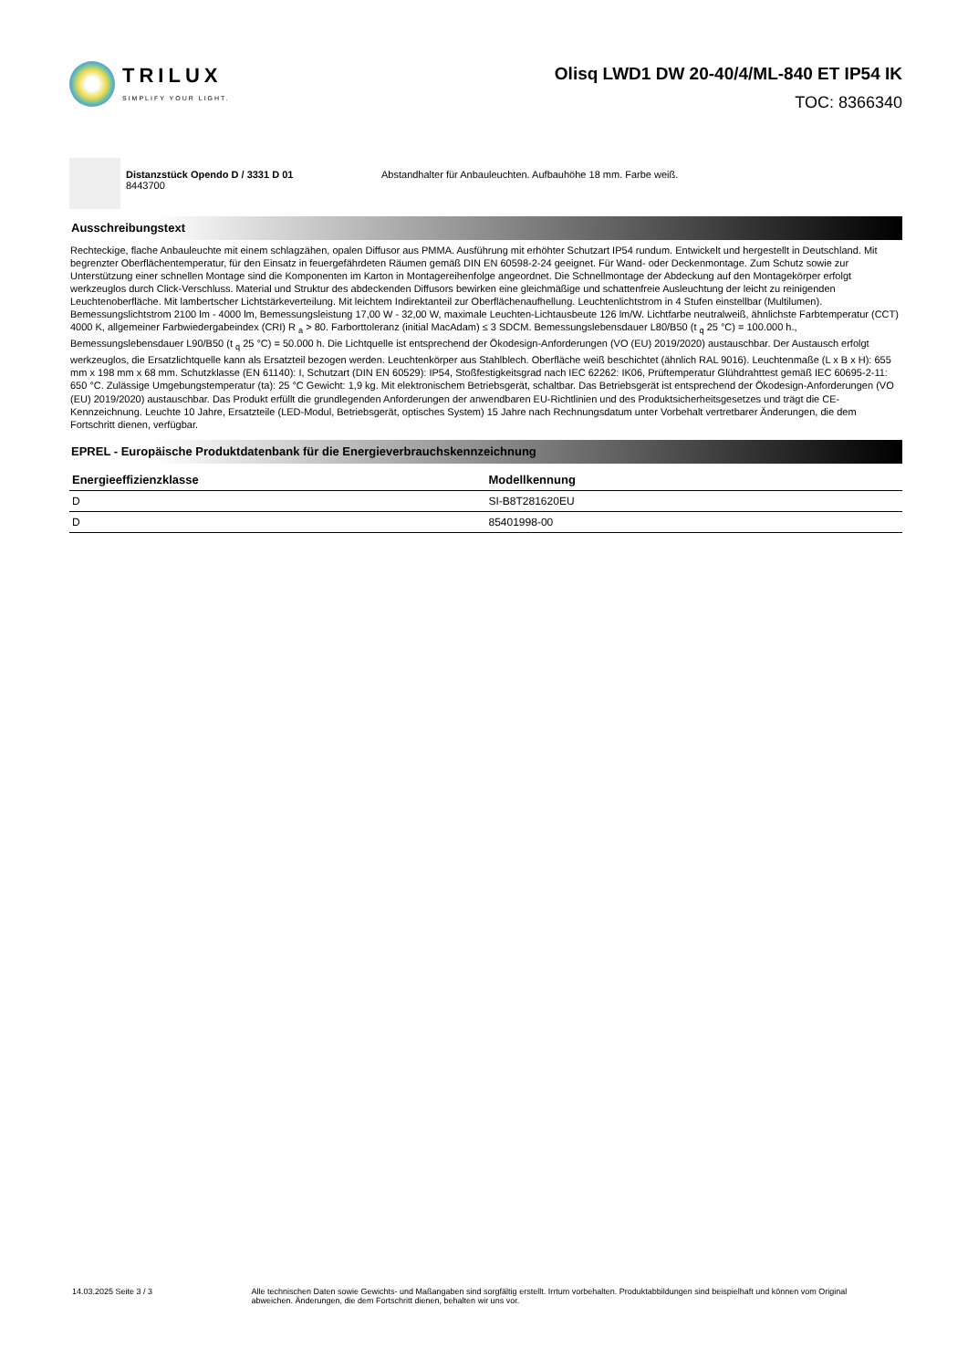TRILUX
SIMPLIFY YOUR LIGHT.
Olisq LWD1 DW 20-40/4/ML-840 ET IP54 IK
TOC: 8366340
Distanzstück Opendo D / 3331 D 01
8443700
Abstandhalter für Anbauleuchten. Aufbauhöhe 18 mm. Farbe weiß.
Ausschreibungstext
Rechteckige, flache Anbauleuchte mit einem schlagzähen, opalen Diffusor aus PMMA. Ausführung mit erhöhter Schutzart IP54 rundum. Entwickelt und hergestellt in Deutschland. Mit begrenzter Oberflächentemperatur, für den Einsatz in feuergefährdeten Räumen gemäß DIN EN 60598-2-24 geeignet. Für Wand- oder Deckenmontage. Zum Schutz sowie zur Unterstützung einer schnellen Montage sind die Komponenten im Karton in Montagereihenfolge angeordnet. Die Schnellmontage der Abdeckung auf den Montagekörper erfolgt werkzeuglos durch Click-Verschluss. Material und Struktur des abdeckenden Diffusors bewirken eine gleichmäßige und schattenfreie Ausleuchtung der leicht zu reinigenden Leuchtenoberfläche. Mit lambertscher Lichtstärkeverteilung. Mit leichtem Indirektanteil zur Oberflächenaufhellung. Leuchtenlichtstrom in 4 Stufen einstellbar (Multilumen). Bemessungslichtstrom 2100 lm - 4000 lm, Bemessungsleistung 17,00 W - 32,00 W, maximale Leuchten-Lichtausbeute 126 lm/W. Lichtfarbe neutralweiß, ähnlichste Farbtemperatur (CCT) 4000 K, allgemeiner Farbwiedergabeindex (CRI) R <sub>a</sub> > 80. Farborttoleranz (initial MacAdam) ≤ 3 SDCM. Bemessungslebensdauer L80/B50 (t <sub>q</sub> 25 °C) = 100.000 h., Bemessungslebensdauer L90/B50 (t <sub>q</sub> 25 °C) = 50.000 h. Die Lichtquelle ist entsprechend der Ökodesign-Anforderungen (VO (EU) 2019/2020) austauschbar. Der Austausch erfolgt werkzeuglos, die Ersatzlichtquelle kann als Ersatzteil bezogen werden. Leuchtenkörper aus Stahlblech. Oberfläche weiß beschichtet (ähnlich RAL 9016). Leuchtenmaße (L x B x H): 655 mm x 198 mm x 68 mm. Schutzklasse (EN 61140): I, Schutzart (DIN EN 60529): IP54, Stoßfestigkeitsgrad nach IEC 62262: IK06, Prüftemperatur Glühdrahttest gemäß IEC 60695-2-11: 650 °C. Zulässige Umgebungstemperatur (ta): 25 °C Gewicht: 1,9 kg. Mit elektronischem Betriebsgerät, schaltbar. Das Betriebsgerät ist entsprechend der Ökodesign-Anforderungen (VO (EU) 2019/2020) austauschbar. Das Produkt erfüllt die grundlegenden Anforderungen der anwendbaren EU-Richtlinien und des Produktsicherheitsgesetzes und trägt die CE-Kennzeichnung. Leuchte 10 Jahre, Ersatzteile (LED-Modul, Betriebsgerät, optisches System) 15 Jahre nach Rechnungsdatum unter Vorbehalt vertretbarer Änderungen, die dem Fortschritt dienen, verfügbar.
EPREL - Europäische Produktdatenbank für die Energieverbrauchskennzeichnung
| Energieeffizienzklasse | Modellkennung |
| --- | --- |
| D | SI-B8T281620EU |
| D | 85401998-00 |
14.03.2025 Seite 3 / 3 Alle technischen Daten sowie Gewichts- und Maßangaben sind sorgfältig erstellt. Irrtum vorbehalten. Produktabbildungen sind beispielhaft und können vom Original abweichen. Änderungen, die dem Fortschritt dienen, behalten wir uns vor.